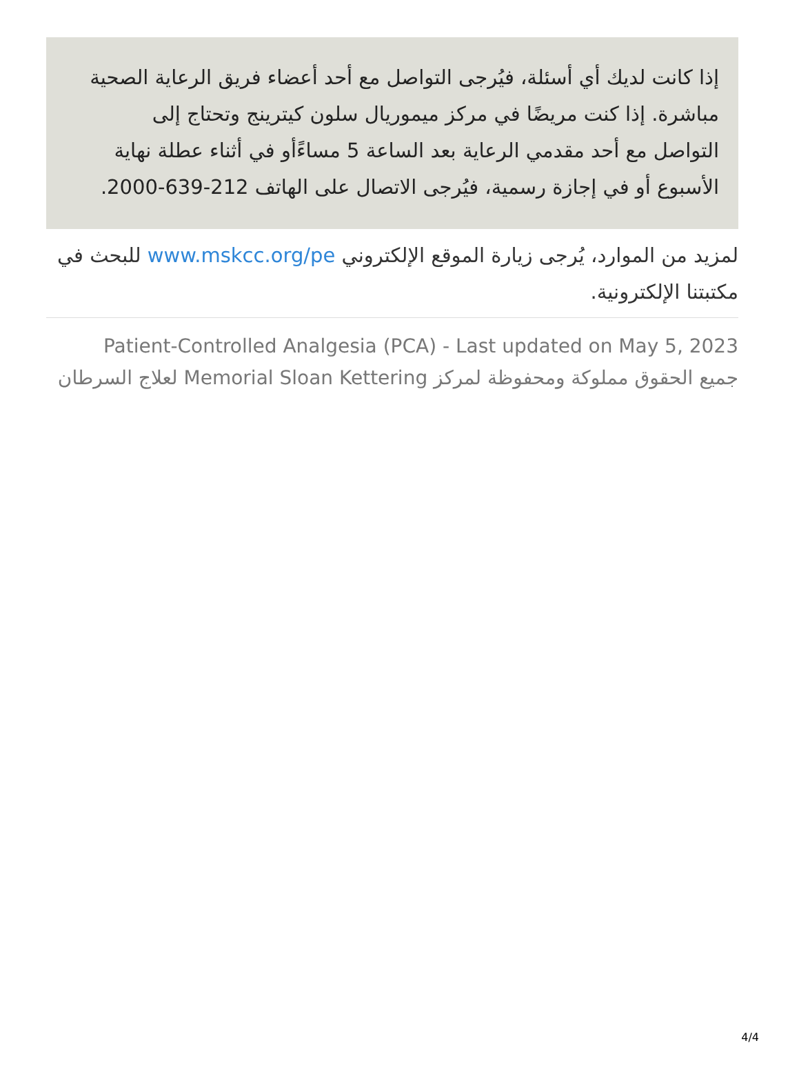إذا كانت لديك أي أسئلة، فيُرجى التواصل مع أحد أعضاء فريق الرعاية الصحية مباشرة. إذا كنت مريضًا في مركز ميموريال سلون كيترينج وتحتاج إلى التواصل مع أحد مقدمي الرعاية بعد الساعة 5 مساءًأو في أثناء عطلة نهاية الأسبوع أو في إجازة رسمية، فيُرجى الاتصال على الهاتف 212-639-2000.
لمزيد من الموارد، يُرجى زيارة الموقع الإلكتروني www.mskcc.org/pe للبحث في مكتبتنا الإلكترونية.
Patient-Controlled Analgesia (PCA) - Last updated on May 5, 2023
جميع الحقوق مملوكة ومحفوظة لمركز Memorial Sloan Kettering لعلاج السرطان
4/4